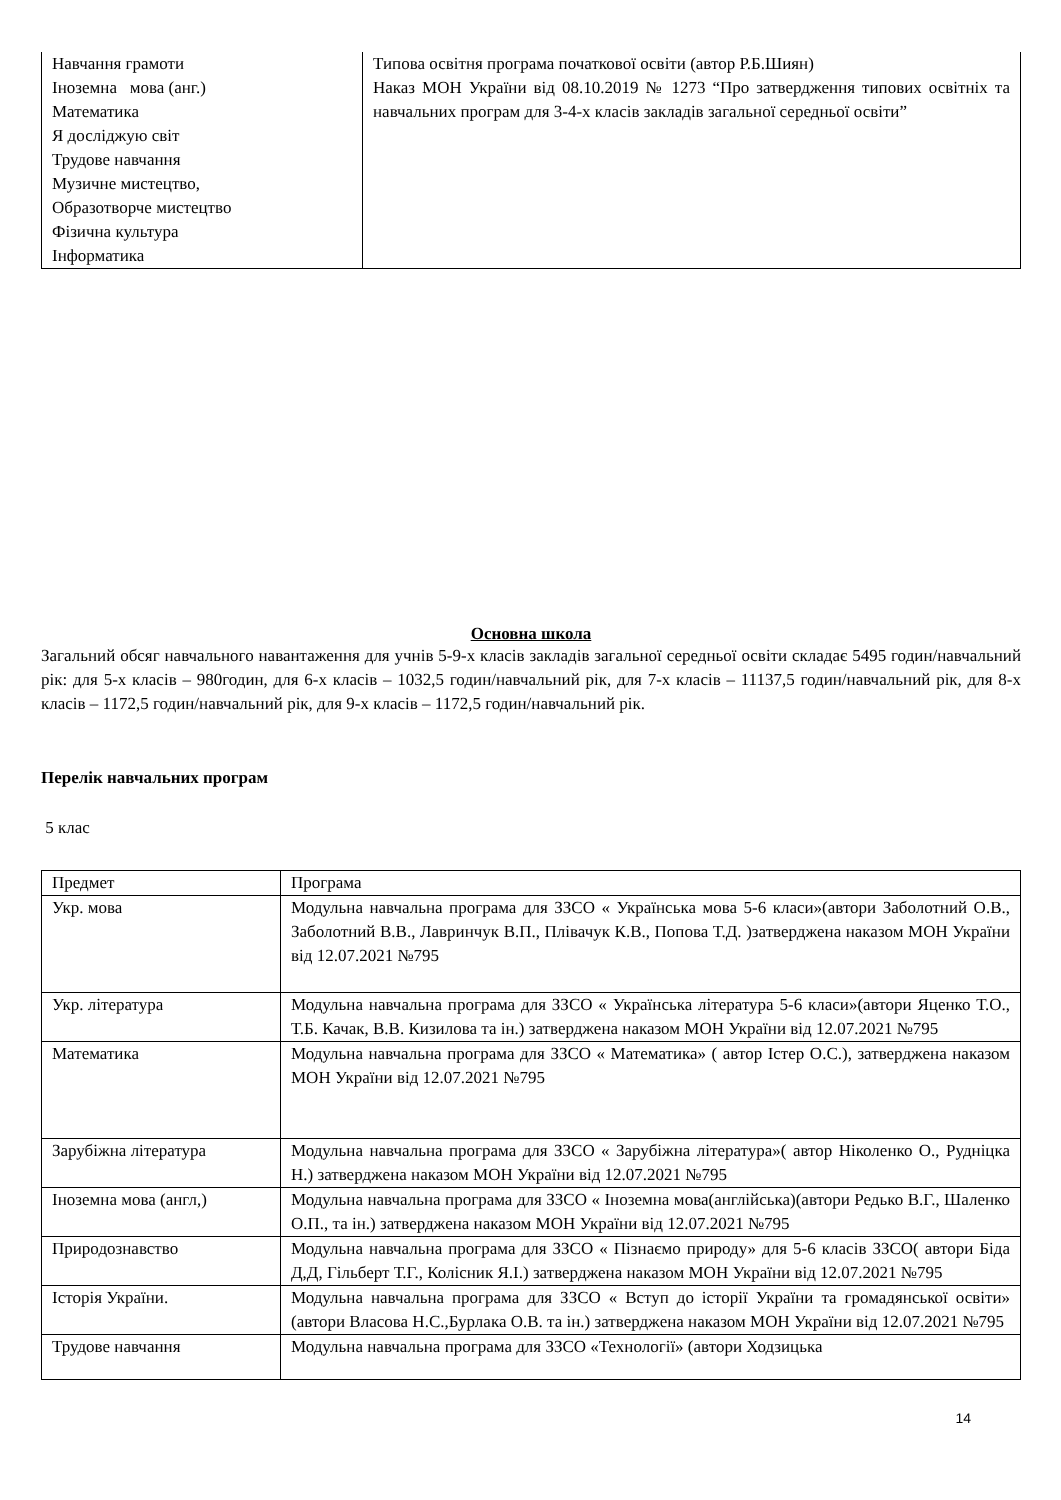| Навчання грамоти Іноземна мова (анг.) Математика Я досліджую світ Трудове навчання Музичне мистецтво, Образотворче мистецтво Фізична культура Інформатика | Типова освітня програма початкової освіти (автор Р.Б.Шиян) Наказ МОН України від 08.10.2019 № 1273 “Про затвердження типових освітніх та навчальних програм для 3-4-х класів закладів загальної середньої освіти” |
Основна школа
Загальний обсяг навчального навантаження для учнів 5-9-х класів закладів загальної середньої освіти складає 5495 годин/навчальний рік: для 5-х класів – 980годин, для 6-х класів – 1032,5 годин/навчальний рік, для 7-х класів – 11137,5 годин/навчальний рік, для 8-х класів – 1172,5 годин/навчальний рік, для 9-х класів – 1172,5 годин/навчальний рік.
Перелік навчальних програм
5 клас
| Предмет | Програма |
| Укр. мова | Модульна навчальна програма для ЗЗСО « Українська мова 5-6 класи»(автори Заболотний О.В., Заболотний В.В., Лавринчук В.П., Плівачук К.В., Попова Т.Д. )затверджена наказом МОН України від 12.07.2021 №795 |
| Укр. література | Модульна навчальна програма для ЗЗСО « Українська література 5-6 класи»(автори Яценко Т.О., Т.Б. Качак, В.В. Кизилова та ін.) затверджена наказом МОН України від 12.07.2021 №795 |
| Математика | Модульна навчальна програма для ЗЗСО « Математика» ( автор Істер О.С.), затверджена наказом МОН України від 12.07.2021 №795 |
| Зарубіжна література | Модульна навчальна програма для ЗЗСО « Зарубіжна література»( автор Ніколенко О., Рудніцка Н.) затверджена наказом МОН України від 12.07.2021 №795 |
| Іноземна мова (англ,) | Модульна навчальна програма для ЗЗСО « Іноземна мова(англійська)(автори Редько В.Г., Шаленко О.П., та ін.) затверджена наказом МОН України від 12.07.2021 №795 |
| Природознавство | Модульна навчальна програма для ЗЗСО « Пізнаємо природу» для 5-6 класів ЗЗСО( автори Біда Д,Д, Гільберт Т.Г., Колісник Я.І.) затверджена наказом МОН України від 12.07.2021 №795 |
| Історія України. | Модульна навчальна програма для ЗЗСО « Вступ до історії України та громадянської освіти» (автори Власова Н.С.,Бурлака О.В. та ін.) затверджена наказом МОН України від 12.07.2021 №795 |
| Трудове навчання | Модульна навчальна програма для ЗЗСО «Технології» (автори Ходзицька |
14